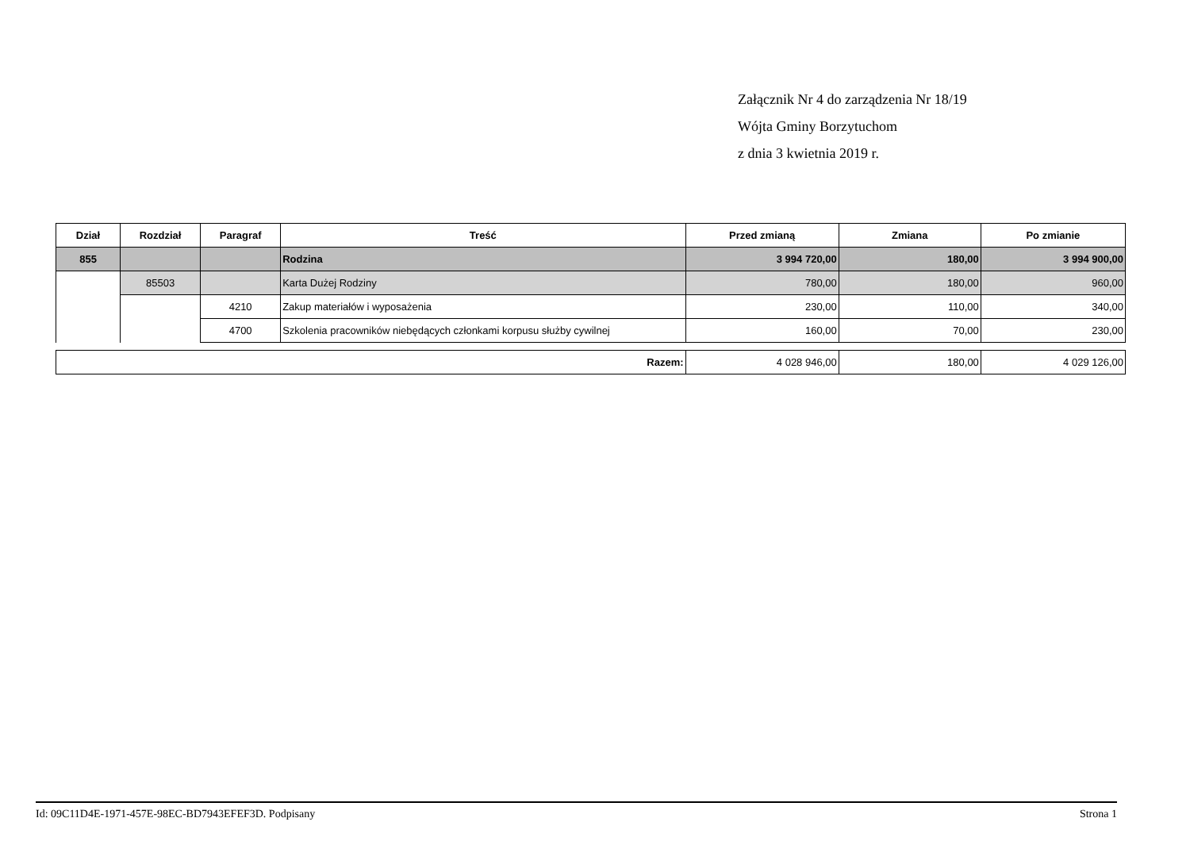Załącznik Nr 4 do zarządzenia Nr 18/19
Wójta Gminy Borzytuchom
z dnia 3 kwietnia 2019 r.
| Dział | Rozdział | Paragraf | Treść | Przed zmianą | Zmiana | Po zmianie |
| --- | --- | --- | --- | --- | --- | --- |
| 855 | | | Rodzina | 3 994 720,00 | 180,00 | 3 994 900,00 |
| | 85503 | | Karta Dużej Rodziny | 780,00 | 180,00 | 960,00 |
| | | 4210 | Zakup materiałów i wyposażenia | 230,00 | 110,00 | 340,00 |
| | | 4700 | Szkolenia pracowników niebędących członkami korpusu służby cywilnej | 160,00 | 70,00 | 230,00 |
| Razem: | 4 028 946,00 | 180,00 | 4 029 126,00 |
Id: 09C11D4E-1971-457E-98EC-BD7943EFEF3D. Podpisany Strona 1